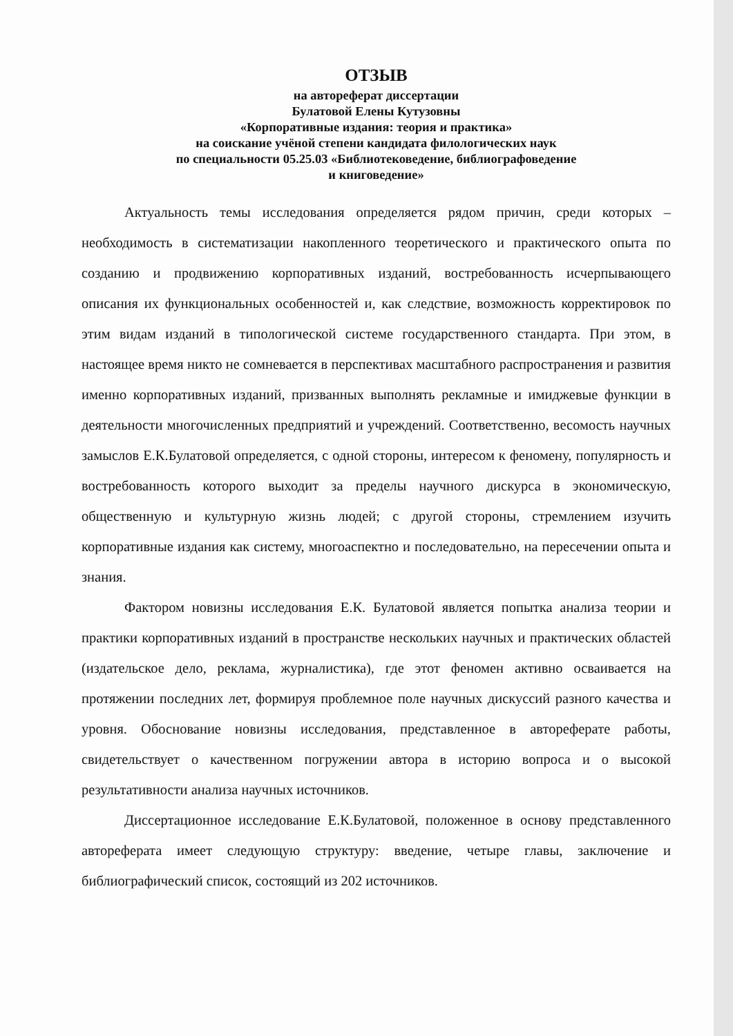ОТЗЫВ
на автореферат диссертации
Булатовой Елены Кутузовны
«Корпоративные издания: теория и практика»
на соискание учёной степени кандидата филологических наук
по специальности 05.25.03 «Библиотековедение, библиографоведение
и книговедение»
Актуальность темы исследования определяется рядом причин, среди которых – необходимость в систематизации накопленного теоретического и практического опыта по созданию и продвижению корпоративных изданий, востребованность исчерпывающего описания их функциональных особенностей и, как следствие, возможность корректировок по этим видам изданий в типологической системе государственного стандарта. При этом, в настоящее время никто не сомневается в перспективах масштабного распространения и развития именно корпоративных изданий, призванных выполнять рекламные и имиджевые функции в деятельности многочисленных предприятий и учреждений. Соответственно, весомость научных замыслов Е.К.Булатовой определяется, с одной стороны, интересом к феномену, популярность и востребованность которого выходит за пределы научного дискурса в экономическую, общественную и культурную жизнь людей; с другой стороны, стремлением изучить корпоративные издания как систему, многоаспектно и последовательно, на пересечении опыта и знания.
Фактором новизны исследования Е.К. Булатовой является попытка анализа теории и практики корпоративных изданий в пространстве нескольких научных и практических областей (издательское дело, реклама, журналистика), где этот феномен активно осваивается на протяжении последних лет, формируя проблемное поле научных дискуссий разного качества и уровня. Обоснование новизны исследования, представленное в автореферате работы, свидетельствует о качественном погружении автора в историю вопроса и о высокой результативности анализа научных источников.
Диссертационное исследование Е.К.Булатовой, положенное в основу представленного автореферата имеет следующую структуру: введение, четыре главы, заключение и библиографический список, состоящий из 202 источников.